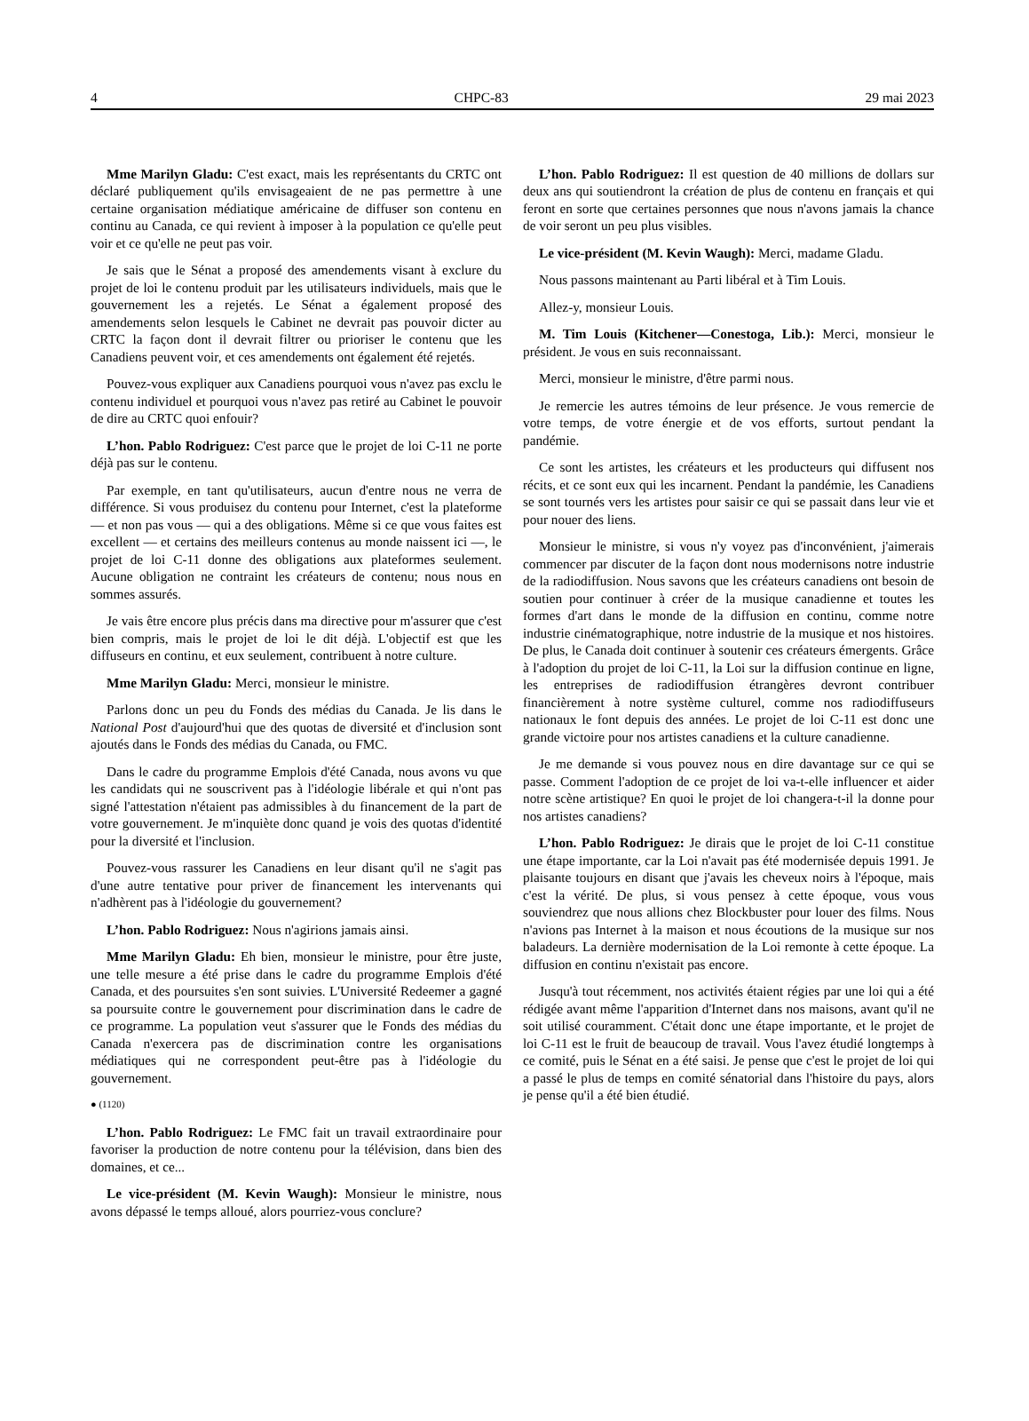4 CHPC-83 29 mai 2023
Mme Marilyn Gladu: C'est exact, mais les représentants du CRTC ont déclaré publiquement qu'ils envisageaient de ne pas permettre à une certaine organisation médiatique américaine de diffuser son contenu en continu au Canada, ce qui revient à imposer à la population ce qu'elle peut voir et ce qu'elle ne peut pas voir.
Je sais que le Sénat a proposé des amendements visant à exclure du projet de loi le contenu produit par les utilisateurs individuels, mais que le gouvernement les a rejetés. Le Sénat a également proposé des amendements selon lesquels le Cabinet ne devrait pas pouvoir dicter au CRTC la façon dont il devrait filtrer ou prioriser le contenu que les Canadiens peuvent voir, et ces amendements ont également été rejetés.
Pouvez-vous expliquer aux Canadiens pourquoi vous n'avez pas exclu le contenu individuel et pourquoi vous n'avez pas retiré au Cabinet le pouvoir de dire au CRTC quoi enfouir?
L’hon. Pablo Rodriguez: C'est parce que le projet de loi C-11 ne porte déjà pas sur le contenu.
Par exemple, en tant qu'utilisateurs, aucun d'entre nous ne verra de différence. Si vous produisez du contenu pour Internet, c'est la plateforme — et non pas vous — qui a des obligations. Même si ce que vous faites est excellent — et certains des meilleurs contenus au monde naissent ici —, le projet de loi C-11 donne des obligations aux plateformes seulement. Aucune obligation ne contraint les créateurs de contenu; nous nous en sommes assurés.
Je vais être encore plus précis dans ma directive pour m'assurer que c'est bien compris, mais le projet de loi le dit déjà. L'objectif est que les diffuseurs en continu, et eux seulement, contribuent à notre culture.
Mme Marilyn Gladu: Merci, monsieur le ministre.
Parlons donc un peu du Fonds des médias du Canada. Je lis dans le National Post d'aujourd'hui que des quotas de diversité et d'inclusion sont ajoutés dans le Fonds des médias du Canada, ou FMC.
Dans le cadre du programme Emplois d'été Canada, nous avons vu que les candidats qui ne souscrivent pas à l'idéologie libérale et qui n'ont pas signé l'attestation n'étaient pas admissibles à du financement de la part de votre gouvernement. Je m'inquiète donc quand je vois des quotas d'identité pour la diversité et l'inclusion.
Pouvez-vous rassurer les Canadiens en leur disant qu'il ne s'agit pas d'une autre tentative pour priver de financement les intervenants qui n'adhèrent pas à l'idéologie du gouvernement?
L’hon. Pablo Rodriguez: Nous n'agirions jamais ainsi.
Mme Marilyn Gladu: Eh bien, monsieur le ministre, pour être juste, une telle mesure a été prise dans le cadre du programme Emplois d'été Canada, et des poursuites s'en sont suivies. L'Université Redeemer a gagné sa poursuite contre le gouvernement pour discrimination dans le cadre de ce programme. La population veut s'assurer que le Fonds des médias du Canada n'exercera pas de discrimination contre les organisations médiatiques qui ne correspondent peut-être pas à l'idéologie du gouvernement.
● (1120)
L’hon. Pablo Rodriguez: Le FMC fait un travail extraordinaire pour favoriser la production de notre contenu pour la télévision, dans bien des domaines, et ce...
Le vice-président (M. Kevin Waugh): Monsieur le ministre, nous avons dépassé le temps alloué, alors pourriez-vous conclure?
L’hon. Pablo Rodriguez: Il est question de 40 millions de dollars sur deux ans qui soutiendront la création de plus de contenu en français et qui feront en sorte que certaines personnes que nous n'avons jamais la chance de voir seront un peu plus visibles.
Le vice-président (M. Kevin Waugh): Merci, madame Gladu.
Nous passons maintenant au Parti libéral et à Tim Louis.
Allez-y, monsieur Louis.
M. Tim Louis (Kitchener—Conestoga, Lib.): Merci, monsieur le président. Je vous en suis reconnaissant.
Merci, monsieur le ministre, d'être parmi nous.
Je remercie les autres témoins de leur présence. Je vous remercie de votre temps, de votre énergie et de vos efforts, surtout pendant la pandémie.
Ce sont les artistes, les créateurs et les producteurs qui diffusent nos récits, et ce sont eux qui les incarnent. Pendant la pandémie, les Canadiens se sont tournés vers les artistes pour saisir ce qui se passait dans leur vie et pour nouer des liens.
Monsieur le ministre, si vous n'y voyez pas d'inconvénient, j'aimerais commencer par discuter de la façon dont nous modernisons notre industrie de la radiodiffusion. Nous savons que les créateurs canadiens ont besoin de soutien pour continuer à créer de la musique canadienne et toutes les formes d'art dans le monde de la diffusion en continu, comme notre industrie cinématographique, notre industrie de la musique et nos histoires. De plus, le Canada doit continuer à soutenir ces créateurs émergents. Grâce à l'adoption du projet de loi C-11, la Loi sur la diffusion continue en ligne, les entreprises de radiodiffusion étrangères devront contribuer financièrement à notre système culturel, comme nos radiodiffuseurs nationaux le font depuis des années. Le projet de loi C-11 est donc une grande victoire pour nos artistes canadiens et la culture canadienne.
Je me demande si vous pouvez nous en dire davantage sur ce qui se passe. Comment l'adoption de ce projet de loi va-t-elle influencer et aider notre scène artistique? En quoi le projet de loi changera-t-il la donne pour nos artistes canadiens?
L’hon. Pablo Rodriguez: Je dirais que le projet de loi C-11 constitue une étape importante, car la Loi n'avait pas été modernisée depuis 1991. Je plaisante toujours en disant que j'avais les cheveux noirs à l'époque, mais c'est la vérité. De plus, si vous pensez à cette époque, vous vous souviendrez que nous allions chez Blockbuster pour louer des films. Nous n'avions pas Internet à la maison et nous écoutions de la musique sur nos baladeurs. La dernière modernisation de la Loi remonte à cette époque. La diffusion en continu n'existait pas encore.
Jusqu'à tout récemment, nos activités étaient régies par une loi qui a été rédigée avant même l'apparition d'Internet dans nos maisons, avant qu'il ne soit utilisé couramment. C'était donc une étape importante, et le projet de loi C-11 est le fruit de beaucoup de travail. Vous l'avez étudié longtemps à ce comité, puis le Sénat en a été saisi. Je pense que c'est le projet de loi qui a passé le plus de temps en comité sénatorial dans l'histoire du pays, alors je pense qu'il a été bien étudié.